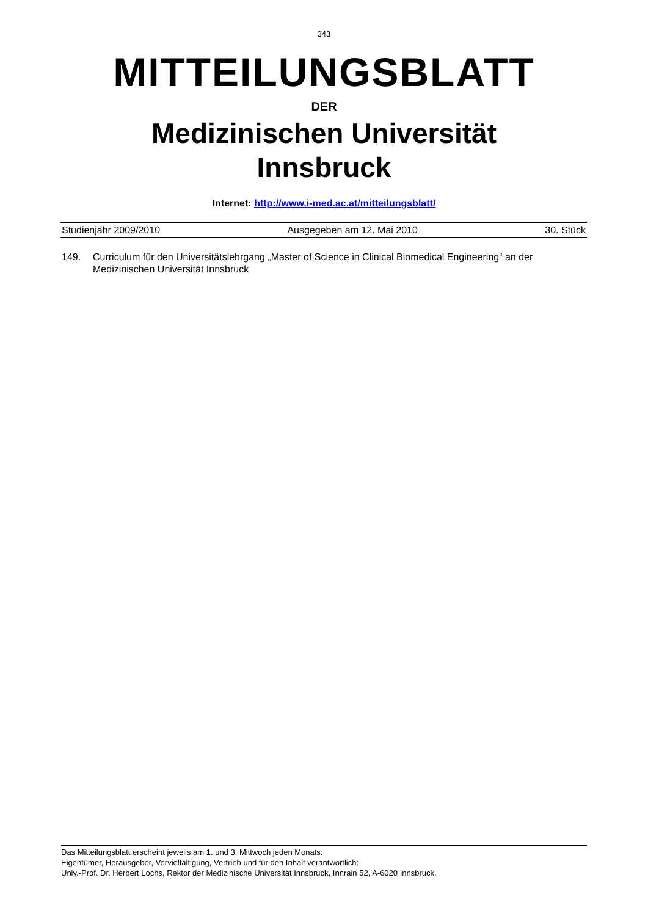343
MITTEILUNGSBLATT
DER
Medizinischen Universität
Innsbruck
Internet: http://www.i-med.ac.at/mitteilungsblatt/
Studienjahr 2009/2010 Ausgegeben am 12. Mai 2010 30. Stück
149. Curriculum für den Universitätslehrgang „Master of Science in Clinical Biomedical Engineering“ an der Medizinischen Universität Innsbruck
Das Mitteilungsblatt erscheint jeweils am 1. und 3. Mittwoch jeden Monats.
Eigentümer, Herausgeber, Vervielfältigung, Vertrieb und für den Inhalt verantwortlich:
Univ.-Prof. Dr. Herbert Lochs, Rektor der Medizinische Universität Innsbruck, Innrain 52, A-6020 Innsbruck.